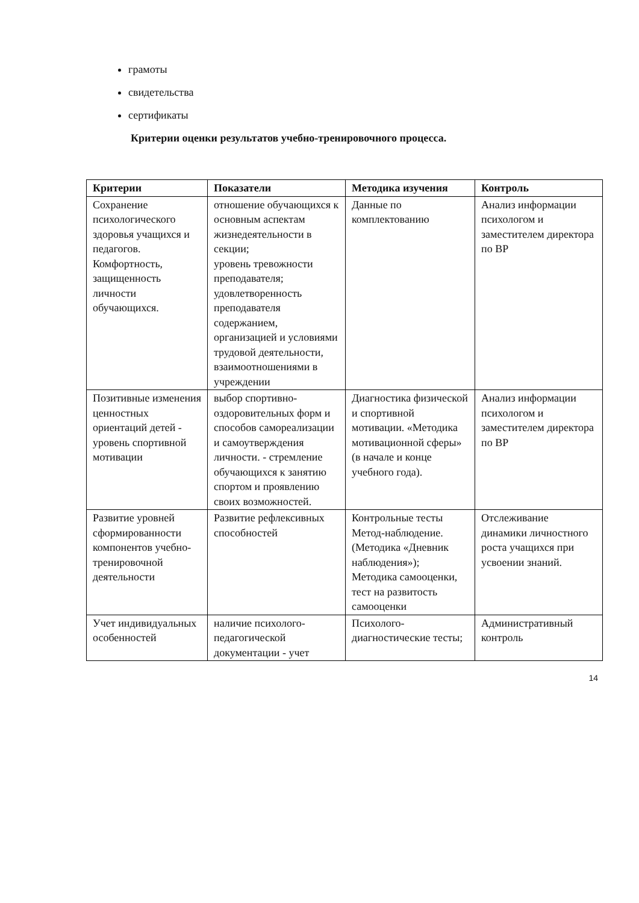грамоты
свидетельства
сертификаты
Критерии оценки результатов учебно-тренировочного процесса.
| Критерии | Показатели | Методика изучения | Контроль |
| --- | --- | --- | --- |
| Сохранение психологического здоровья учащихся и педагогов. Комфортность, защищенность личности обучающихся. | отношение обучающихся к основным аспектам жизнедеятельности в секции; уровень тревожности преподавателя; удовлетворенность преподавателя содержанием, организацией и условиями трудовой деятельности, взаимоотношениями в учреждении | Данные по комплектованию | Анализ информации психологом и заместителем директора по ВР |
| Позитивные изменения ценностных ориентаций детей - уровень спортивной мотивации | выбор спортивно-оздоровительных форм и способов самореализации и самоутверждения личности. - стремление обучающихся к занятию спортом и проявлению своих возможностей. | Диагностика физической и спортивной мотивации. «Методика мотивационной сферы» (в начале и конце учебного года). | Анализ информации психологом и заместителем директора по ВР |
| Развитие уровней сформированности компонентов учебно-тренировочной деятельности | Развитие рефлексивных способностей | Контрольные тесты Метод-наблюдение. (Методика «Дневник наблюдения»); Методика самооценки, тест на развитость самооценки | Отслеживание динамики личностного роста учащихся при усвоении знаний. |
| Учет индивидуальных особенностей | наличие психолого-педагогической документации - учет | Психолого-диагностические тесты; | Административный контроль |
14